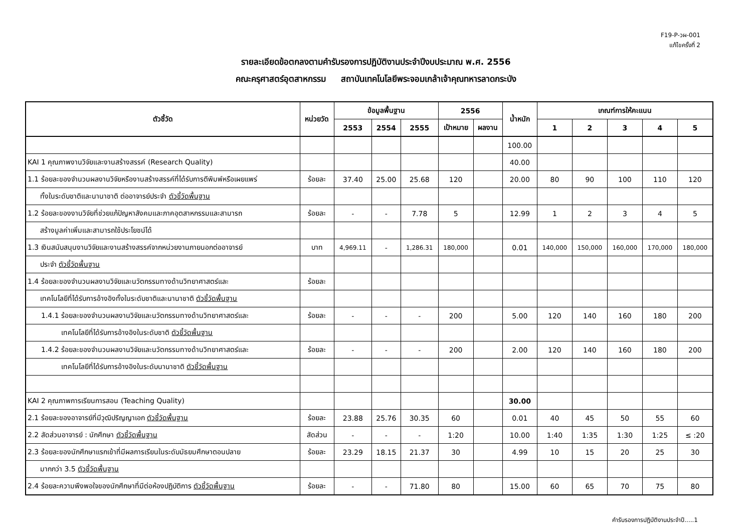F19-P-วผ-001
แก้ไขครั้งที่ 2
รายละเอียดข้อตกลงตามคำรับรองการปฏิบัติงานประจำปีงบประมาณ พ.ศ. 2556
คณะครุศาสตร์อุตสาหกรรม สถาบันเทคโนโลยีพระจอมเกล้าเจ้าคุณทหารลาดกระบัง
| ตัวชี้วัด | หน่วยวัด | ข้อมูลพื้นฐาน | | | 2556 | | น้ำหนัก | เกณฑ์การให้คะแนน | | | | |
| --- | --- | --- | --- | --- | --- | --- | --- | --- | --- | --- | --- | --- |
| | | 2553 | 2554 | 2555 | เป้าหมาย | ผลงาน | | 1 | 2 | 3 | 4 | 5 |
| | | | | | | | 100.00 | | | | | |
| KAI 1 คุณภาพงานวิจัยและงานสร้างสรรค์ (Research Quality) | | | | | | | 40.00 | | | | | |
| 1.1 ร้อยละของจำนวนผลงานวิจัยหรืองานสร้างสรรค์ที่ได้รับการตีพิมพ์หรือเผยแพร่ | ร้อยละ | 37.40 | 25.00 | 25.68 | 120 | | 20.00 | 80 | 90 | 100 | 110 | 120 |
| ทั้งในระดับชาติและนานาชาติ ต่ออาจารย์ประจำ ตัวชี้วัดพื้นฐาน | | | | | | | | | | | | |
| 1.2 ร้อยละของงานวิจัยที่ช่วยแก้ปัญหาสังคมและภาคอุตสาหกรรมและสามารถ | ร้อยละ | - | - | 7.78 | 5 | | 12.99 | 1 | 2 | 3 | 4 | 5 |
| สร้างมูลค่าเพิ่มและสามารถใช้ประโยชน์ได้ | | | | | | | | | | | | |
| 1.3 เงินสนับสนุนงานวิจัยและงานสร้างสรรค์จากหน่วยงานภายนอกต่ออาจารย์ | บาท | 4,969.11 | - | 1,286.31 | 180,000 | | 0.01 | 140,000 | 150,000 | 160,000 | 170,000 | 180,000 |
| ประจำ ตัวชี้วัดพื้นฐาน | | | | | | | | | | | | |
| 1.4 ร้อยละของจำนวนผลงานวิจัยและนวัตกรรมทางด้านวิทยาศาสตร์และ | ร้อยละ | | | | | | | | | | | |
| เทคโนโลยีที่ได้รับการอ้างอิงทั้งในระดับชาติและนานาชาติ ตัวชี้วัดพื้นฐาน | | | | | | | | | | | | |
| 1.4.1 ร้อยละของจำนวนผลงานวิจัยและนวัตกรรมทางด้านวิทยาศาสตร์และ | ร้อยละ | - | - | - | 200 | | 5.00 | 120 | 140 | 160 | 180 | 200 |
| เทคโนโลยีที่ได้รับการอ้างอิงในระดับชาติ ตัวชี้วัดพื้นฐาน | | | | | | | | | | | | |
| 1.4.2 ร้อยละของจำนวนผลงานวิจัยและนวัตกรรมทางด้านวิทยาศาสตร์และ | ร้อยละ | - | - | - | 200 | | 2.00 | 120 | 140 | 160 | 180 | 200 |
| เทคโนโลยีที่ได้รับการอ้างอิงในระดับนานาชาติ ตัวชี้วัดพื้นฐาน | | | | | | | | | | | | |
| KAI 2 คุณภาพการเรียนการสอน (Teaching Quality) | | | | | | | 30.00 | | | | | |
| 2.1 ร้อยละของอาจารย์ที่มีวุฒิปริญญาเอก ตัวชี้วัดพื้นฐาน | ร้อยละ | 23.88 | 25.76 | 30.35 | 60 | | 0.01 | 40 | 45 | 50 | 55 | 60 |
| 2.2 สัดส่วนอาจารย์ : นักศึกษา ตัวชี้วัดพื้นฐาน | สัดส่วน | - | - | - | 1:20 | | 10.00 | 1:40 | 1:35 | 1:30 | 1:25 | ≤ :20 |
| 2.3 ร้อยละของนักศึกษาแรกเข้าที่มีผลการเรียนในระดับมัธยมศึกษาตอนปลาย | ร้อยละ | 23.29 | 18.15 | 21.37 | 30 | | 4.99 | 10 | 15 | 20 | 25 | 30 |
| มากกว่า 3.5 ตัวชี้วัดพื้นฐาน | | | | | | | | | | | | |
| 2.4 ร้อยละความพึงพอใจของนักศึกษาที่มีต่อห้องปฏิบัติการ ตัวชี้วัดพื้นฐาน | ร้อยละ | - | - | 71.80 | 80 | | 15.00 | 60 | 65 | 70 | 75 | 80 |
คำรับรองการปฏิบัติงานประจำปี.....1